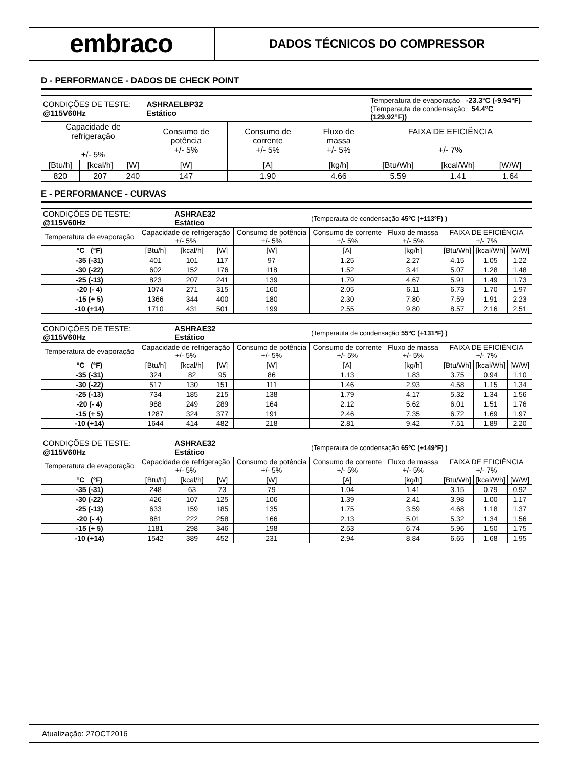embraco
DADOS TÉCNICOS DO COMPRESSOR
D - PERFORMANCE - DADOS DE CHECK POINT
| CONDIÇÕES DE TESTE: @115V60Hz | | | ASHRAELBP32 Estático | | | Temperatura de evaporação -23.3°C (-9.94°F) (Temperauta de condensação 54.4°C (129.92°F)) | | |
| Capacidade de refrigeração +/- 5% | | | Consumo de potência +/- 5% | Consumo de corrente +/- 5% | Fluxo de massa +/- 5% | FAIXA DE EFICIÊNCIA +/- 7% | | |
| [Btu/h] | [kcal/h] | [W] | [W] | [A] | [kg/h] | [Btu/Wh] | [kcal/Wh] | [W/W] |
| 820 | 207 | 240 | 147 | 1.90 | 4.66 | 5.59 | 1.41 | 1.64 |
E - PERFORMANCE - CURVAS
| CONDIÇÕES DE TESTE: @115V60Hz | | ASHRAE32 Estático | | | (Temperauta de condensação 45ºC (+113ºF) ) | | | | |
| Temperatura de evaporação | Capacidade de refrigeração +/- 5% | | | Consumo de potência +/- 5% | Consumo de corrente +/- 5% | Fluxo de massa +/- 5% | FAIXA DE EFICIÊNCIA +/- 7% | | |
| °C (°F) | [Btu/h] | [kcal/h] | [W] | [W] | [A] | [kg/h] | [Btu/Wh] | [kcal/Wh] | [W/W] |
| -35 (-31) | 401 | 101 | 117 | 97 | 1.25 | 2.27 | 4.15 | 1.05 | 1.22 |
| -30 (-22) | 602 | 152 | 176 | 118 | 1.52 | 3.41 | 5.07 | 1.28 | 1.48 |
| -25 (-13) | 823 | 207 | 241 | 139 | 1.79 | 4.67 | 5.91 | 1.49 | 1.73 |
| -20 (- 4) | 1074 | 271 | 315 | 160 | 2.05 | 6.11 | 6.73 | 1.70 | 1.97 |
| -15 (+ 5) | 1366 | 344 | 400 | 180 | 2.30 | 7.80 | 7.59 | 1.91 | 2.23 |
| -10 (+14) | 1710 | 431 | 501 | 199 | 2.55 | 9.80 | 8.57 | 2.16 | 2.51 |
| CONDIÇÕES DE TESTE: @115V60Hz | | ASHRAE32 Estático | | | (Temperauta de condensação 55ºC (+131ºF) ) | | | | |
| Temperatura de evaporação | Capacidade de refrigeração +/- 5% | | | Consumo de potência +/- 5% | Consumo de corrente +/- 5% | Fluxo de massa +/- 5% | FAIXA DE EFICIÊNCIA +/- 7% | | |
| °C (°F) | [Btu/h] | [kcal/h] | [W] | [W] | [A] | [kg/h] | [Btu/Wh] | [kcal/Wh] | [W/W] |
| -35 (-31) | 324 | 82 | 95 | 86 | 1.13 | 1.83 | 3.75 | 0.94 | 1.10 |
| -30 (-22) | 517 | 130 | 151 | 111 | 1.46 | 2.93 | 4.58 | 1.15 | 1.34 |
| -25 (-13) | 734 | 185 | 215 | 138 | 1.79 | 4.17 | 5.32 | 1.34 | 1.56 |
| -20 (- 4) | 988 | 249 | 289 | 164 | 2.12 | 5.62 | 6.01 | 1.51 | 1.76 |
| -15 (+ 5) | 1287 | 324 | 377 | 191 | 2.46 | 7.35 | 6.72 | 1.69 | 1.97 |
| -10 (+14) | 1644 | 414 | 482 | 218 | 2.81 | 9.42 | 7.51 | 1.89 | 2.20 |
| CONDIÇÕES DE TESTE: @115V60Hz | | ASHRAE32 Estático | | | (Temperauta de condensação 65ºC (+149ºF) ) | | | | |
| Temperatura de evaporação | Capacidade de refrigeração +/- 5% | | | Consumo de potência +/- 5% | Consumo de corrente +/- 5% | Fluxo de massa +/- 5% | FAIXA DE EFICIÊNCIA +/- 7% | | |
| °C (°F) | [Btu/h] | [kcal/h] | [W] | [W] | [A] | [kg/h] | [Btu/Wh] | [kcal/Wh] | [W/W] |
| -35 (-31) | 248 | 63 | 73 | 79 | 1.04 | 1.41 | 3.15 | 0.79 | 0.92 |
| -30 (-22) | 426 | 107 | 125 | 106 | 1.39 | 2.41 | 3.98 | 1.00 | 1.17 |
| -25 (-13) | 633 | 159 | 185 | 135 | 1.75 | 3.59 | 4.68 | 1.18 | 1.37 |
| -20 (- 4) | 881 | 222 | 258 | 166 | 2.13 | 5.01 | 5.32 | 1.34 | 1.56 |
| -15 (+ 5) | 1181 | 298 | 346 | 198 | 2.53 | 6.74 | 5.96 | 1.50 | 1.75 |
| -10 (+14) | 1542 | 389 | 452 | 231 | 2.94 | 8.84 | 6.65 | 1.68 | 1.95 |
Atualização: 27OCT2016